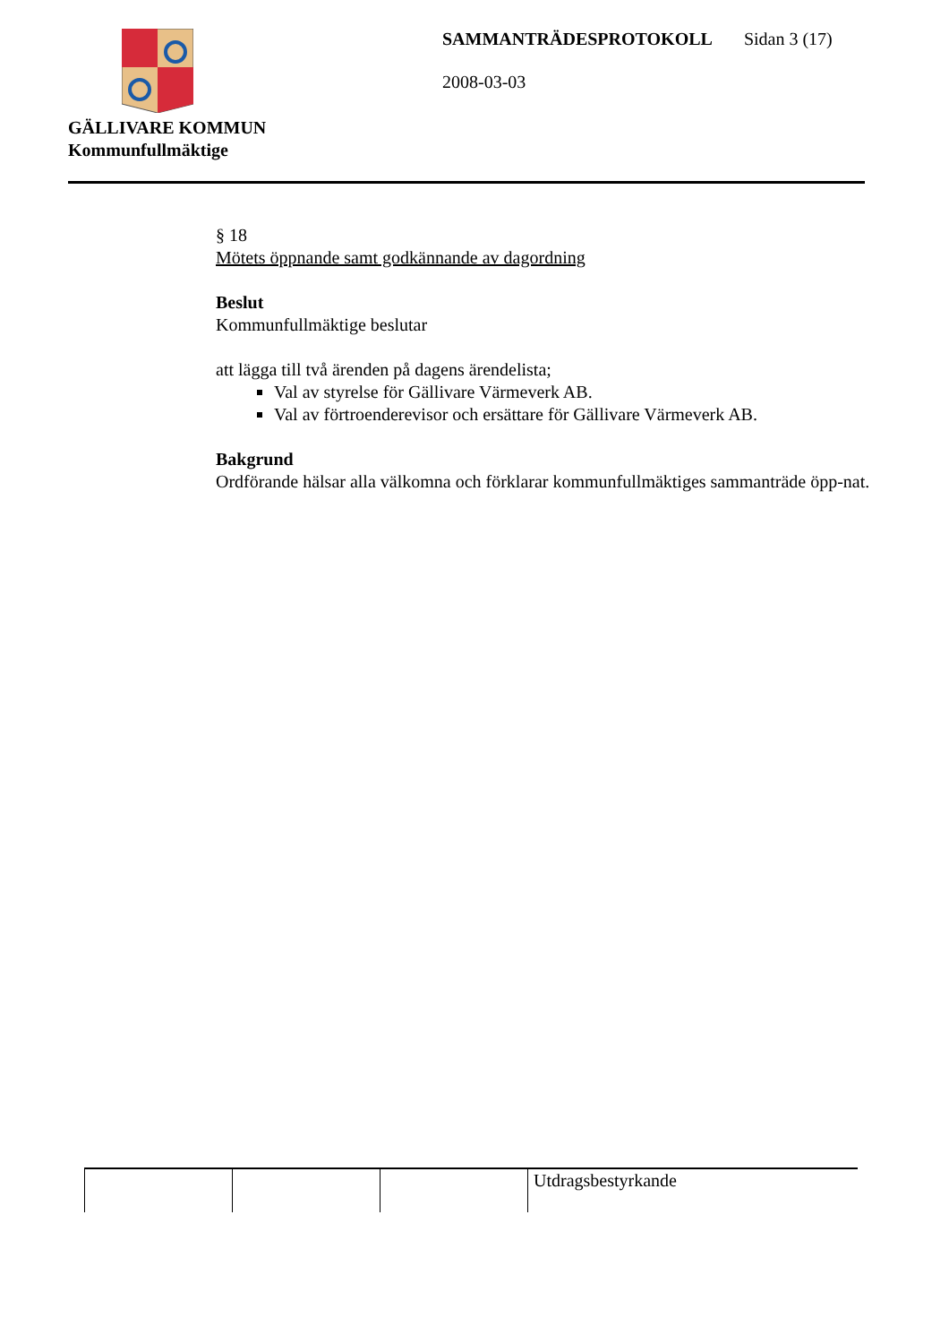GÄLLIVARE KOMMUN
Kommunfullmäktige
SAMMANTRÄDESPROTOKOLL Sidan 3 (17)
2008-03-03
§ 18
Mötets öppnande samt godkännande av dagordning
Beslut
Kommunfullmäktige beslutar
att lägga till två ärenden på dagens ärendelista;
Val av styrelse för Gällivare Värmeverk AB.
Val av förtroenderevisor och ersättare för Gällivare Värmeverk AB.
Bakgrund
Ordförande hälsar alla välkomna och förklarar kommunfullmäktiges sammanträde öpp-nat.
| | | | Utdragsbestyrkande |